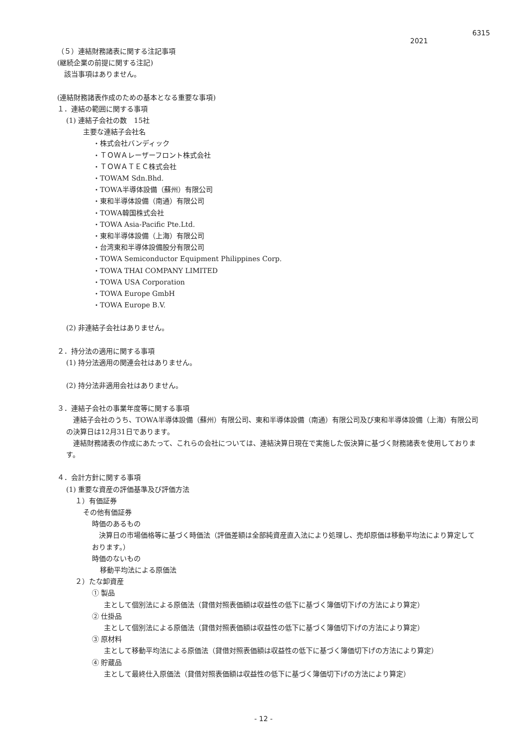6315
2021
（５）連結財務諸表に関する注記事項
(継続企業の前提に関する注記)
該当事項はありません。
(連結財務諸表作成のための基本となる重要な事項)
１．連結の範囲に関する事項
(1) 連結子会社の数　15社
主要な連結子会社名
・株式会社バンディック
・ＴＯＷＡレーザーフロント株式会社
・ＴＯＷＡＴＥＣ株式会社
・TOWAM Sdn.Bhd.
・TOWA半導体設備（蘇州）有限公司
・東和半導体設備（南通）有限公司
・TOWA韓国株式会社
・TOWA Asia-Pacific Pte.Ltd.
・東和半導体設備（上海）有限公司
・台湾東和半導体設備股分有限公司
・TOWA Semiconductor Equipment Philippines Corp.
・TOWA THAI COMPANY LIMITED
・TOWA USA Corporation
・TOWA Europe GmbH
・TOWA Europe B.V.
(2) 非連結子会社はありません。
２．持分法の適用に関する事項
(1) 持分法適用の関連会社はありません。
(2) 持分法非適用会社はありません。
３．連結子会社の事業年度等に関する事項
　連結子会社のうち、TOWA半導体設備（蘇州）有限公司、東和半導体設備（南通）有限公司及び東和半導体設備（上海）有限公司の決算日は12月31日であります。
　連結財務諸表の作成にあたって、これらの会社については、連結決算日現在で実施した仮決算に基づく財務諸表を使用しております。
４．会計方針に関する事項
(1) 重要な資産の評価基準及び評価方法
１）有価証券
その他有価証券
時価のあるもの
　決算日の市場価格等に基づく時価法（評価差額は全部純資産直入法により処理し、売却原価は移動平均法により算定しております。）
時価のないもの
移動平均法による原価法
２）たな卸資産
① 製品
主として個別法による原価法（貸借対照表価額は収益性の低下に基づく簿価切下げの方法により算定）
② 仕掛品
主として個別法による原価法（貸借対照表価額は収益性の低下に基づく簿価切下げの方法により算定）
③ 原材料
主として移動平均法による原価法（貸借対照表価額は収益性の低下に基づく簿価切下げの方法により算定）
④ 貯蔵品
主として最終仕入原価法（貸借対照表価額は収益性の低下に基づく簿価切下げの方法により算定）
- 12 -